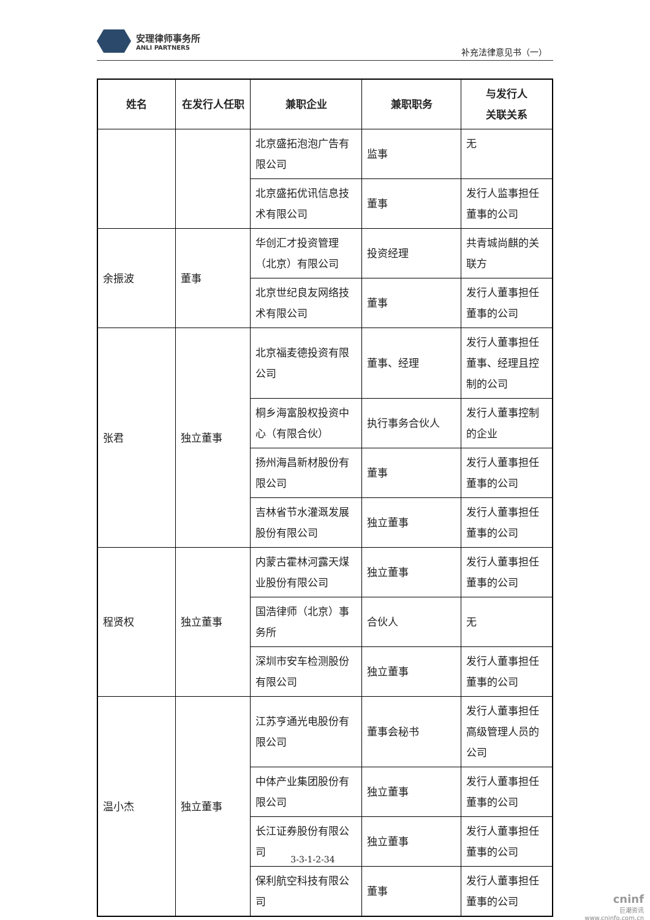安理律师事务所
ANLI PARTNERS
补充法律意见书（一）
| 姓名 | 在发行人任职 | 兼职企业 | 兼职职务 | 与发行人 关联关系 |
| --- | --- | --- | --- | --- |
| | | 北京盛拓泡泡广告有限公司 | 监事 | 无 |
| | | 北京盛拓优讯信息技术有限公司 | 董事 | 发行人监事担任董事的公司 |
| 余振波 | 董事 | 华创汇才投资管理（北京）有限公司 | 投资经理 | 共青城尚麒的关联方 |
| | | 北京世纪良友网络技术有限公司 | 董事 | 发行人董事担任董事的公司 |
| 张君 | 独立董事 | 北京福麦德投资有限公司 | 董事、经理 | 发行人董事担任董事、经理且控制的公司 |
| | | 桐乡海富股权投资中心（有限合伙） | 执行事务合伙人 | 发行人董事控制的企业 |
| | | 扬州海昌新材股份有限公司 | 董事 | 发行人董事担任董事的公司 |
| | | 吉林省节水灌溉发展股份有限公司 | 独立董事 | 发行人董事担任董事的公司 |
| 程贤权 | 独立董事 | 内蒙古霍林河露天煤业股份有限公司 | 独立董事 | 发行人董事担任董事的公司 |
| | | 国浩律师（北京）事务所 | 合伙人 | 无 |
| | | 深圳市安车检测股份有限公司 | 独立董事 | 发行人董事担任董事的公司 |
| 温小杰 | 独立董事 | 江苏亨通光电股份有限公司 | 董事会秘书 | 发行人董事担任高级管理人员的公司 |
| | | 中体产业集团股份有限公司 | 独立董事 | 发行人董事担任董事的公司 |
| | | 长江证券股份有限公司 | 独立董事 | 发行人董事担任董事的公司 |
| | | 保利航空科技有限公司 | 董事 | 发行人董事担任董事的公司 |
3-3-1-2-34
cninf
巨潮资讯
www.cninfo.com.cn